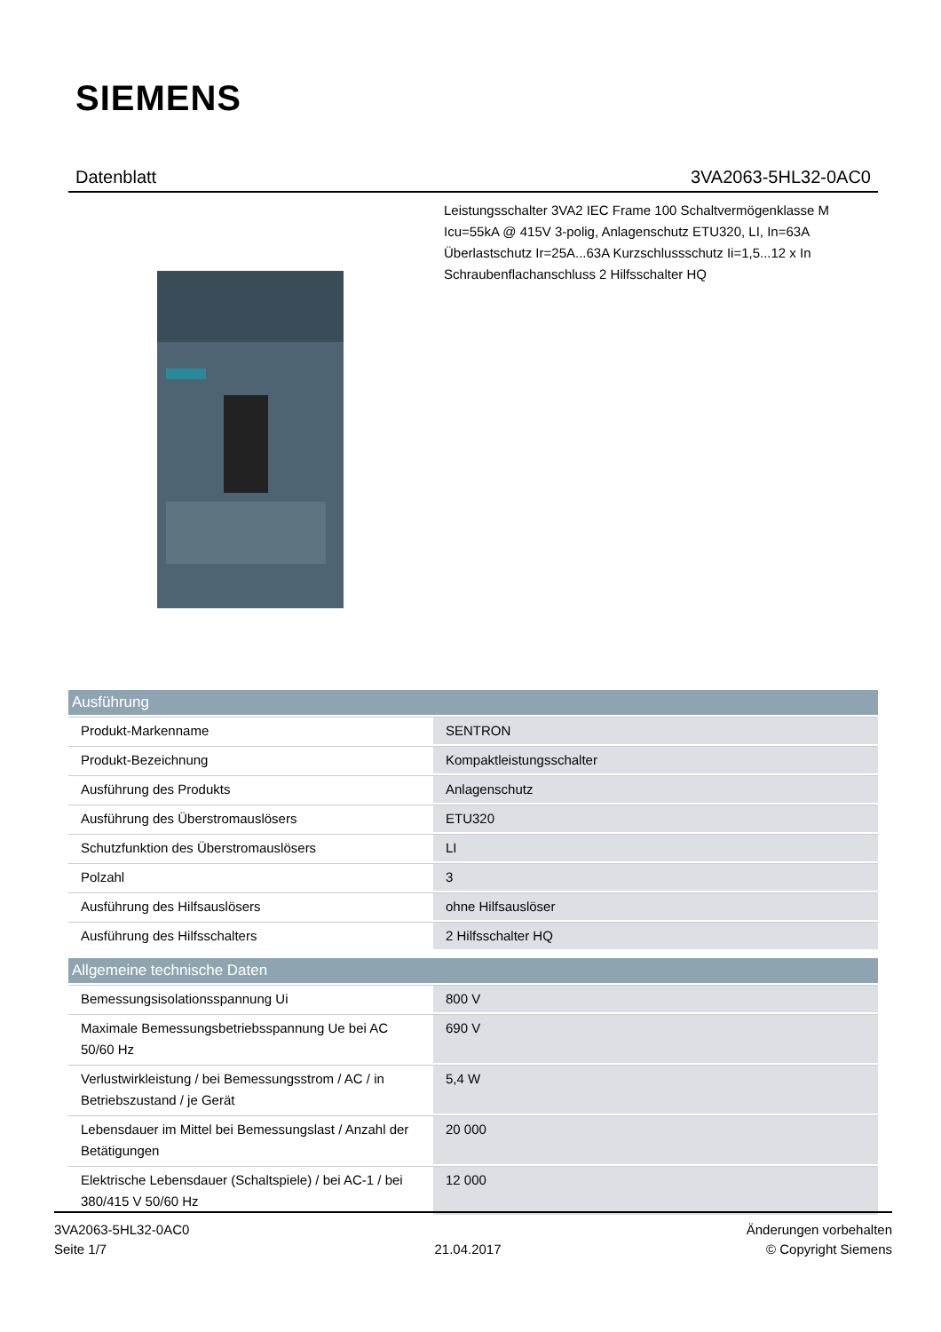SIEMENS
Datenblatt 3VA2063-5HL32-0AC0
Leistungsschalter 3VA2 IEC Frame 100 Schaltvermögenklasse M Icu=55kA @ 415V 3-polig, Anlagenschutz ETU320, LI, In=63A Überlastschutz Ir=25A...63A Kurzschlussschutz Ii=1,5...12 x In Schraubenflachanschluss 2 Hilfsschalter HQ
| Ausführung | |
| --- | --- |
| Produkt-Markenname | SENTRON |
| Produkt-Bezeichnung | Kompaktleistungsschalter |
| Ausführung des Produkts | Anlagenschutz |
| Ausführung des Überstromauslösers | ETU320 |
| Schutzfunktion des Überstromauslösers | LI |
| Polzahl | 3 |
| Ausführung des Hilfsauslösers | ohne Hilfsauslöser |
| Ausführung des Hilfsschalters | 2 Hilfsschalter HQ |
| Allgemeine technische Daten | |
| Bemessungsisolationsspannung Ui | 800 V |
| Maximale Bemessungsbetriebsspannung Ue bei AC 50/60 Hz | 690 V |
| Verlustwirkleistung / bei Bemessungsstrom / AC / in Betriebszustand / je Gerät | 5,4 W |
| Lebensdauer im Mittel bei Bemessungslast / Anzahl der Betätigungen | 20 000 |
| Elektrische Lebensdauer (Schaltspiele) / bei AC-1 / bei 380/415 V 50/60 Hz | 12 000 |
3VA2063-5HL32-0AC0
Seite 1/7
21.04.2017
Änderungen vorbehalten
© Copyright Siemens